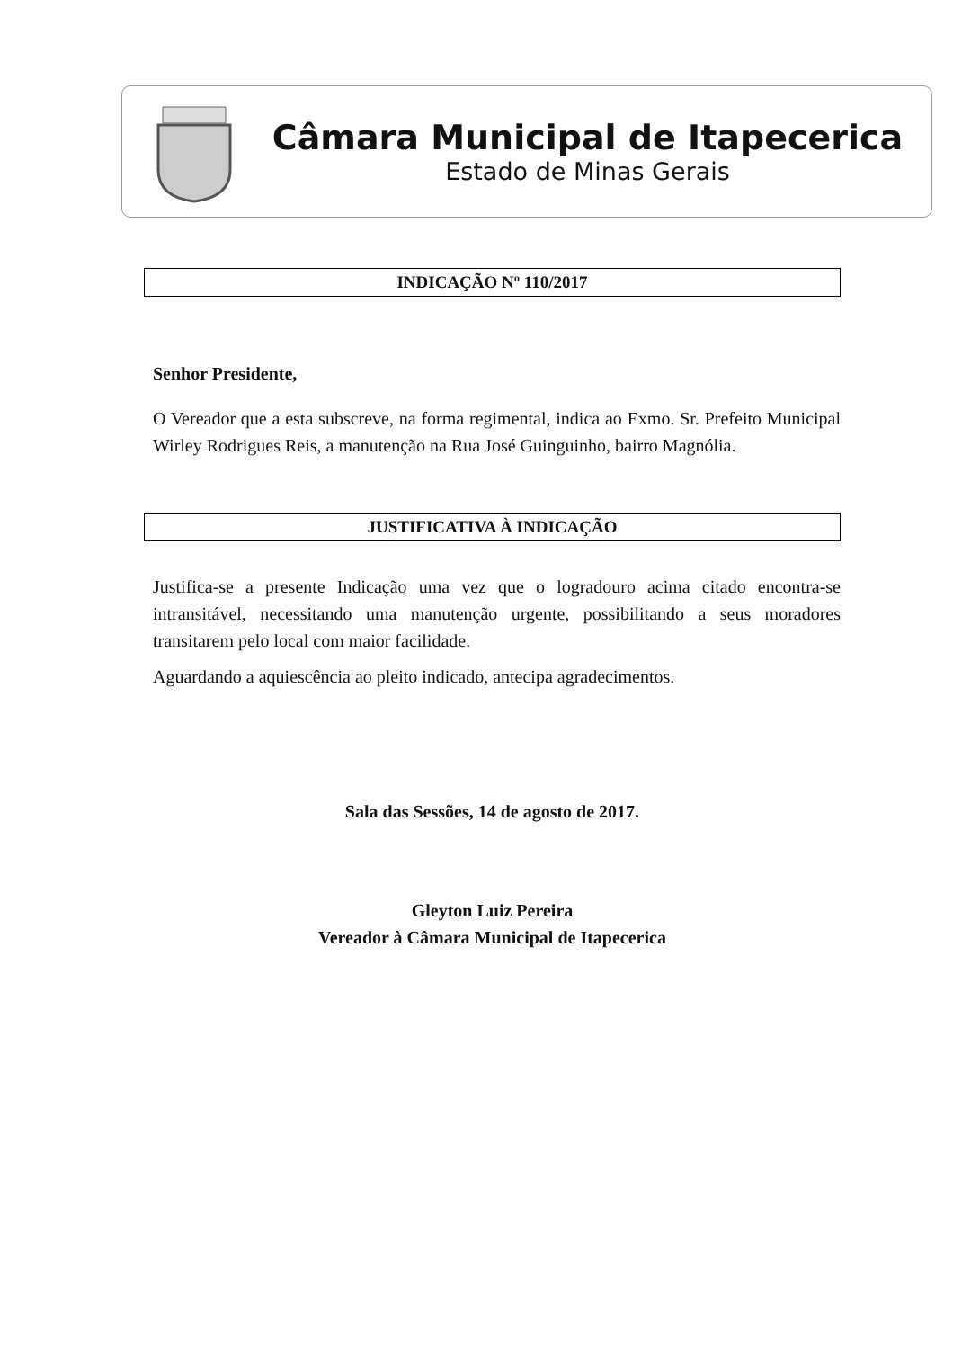Câmara Municipal de Itapecerica
Estado de Minas Gerais
INDICAÇÃO Nº 110/2017
Senhor Presidente,
O Vereador que a esta subscreve, na forma regimental, indica ao Exmo. Sr. Prefeito Municipal Wirley Rodrigues Reis, a manutenção na Rua José Guinguinho, bairro Magnólia.
JUSTIFICATIVA À INDICAÇÃO
Justifica-se a presente Indicação uma vez que o logradouro acima citado encontra-se intransitável, necessitando uma manutenção urgente, possibilitando a seus moradores transitarem pelo local com maior facilidade.
Aguardando a aquiescência ao pleito indicado, antecipa agradecimentos.
Sala das Sessões, 14 de agosto de 2017.
Gleyton Luiz Pereira
Vereador à Câmara Municipal de Itapecerica